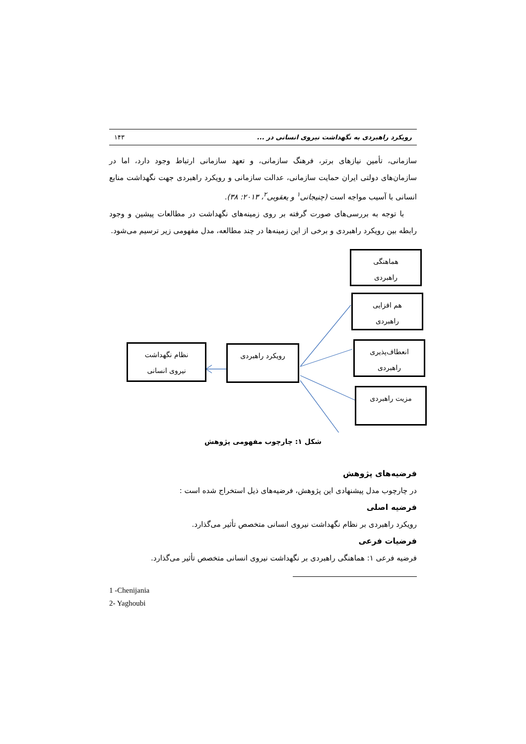رویکرد راهبردی به نگهداشت نیروی انسانی در ... ۱۴۳
سازمانی، تأمین نیازهای برتر، فرهنگ سازمانی، و تعهد سازمانی ارتباط وجود دارد، اما در سازمان‌های دولتی ایران حمایت سازمانی، عدالت سازمانی و رویکرد راهبردی جهت نگهداشت منابع انسانی با آسیب مواجه است (چنیجانی<sup>۱</sup> و یعقوبی<sup>۲</sup>، ۲۰۱۳: ۳۸).
با توجه به بررسی‌های صورت گرفته بر روی زمینه‌های نگهداشت در مطالعات پیشین و وجود رابطه بین رویکرد راهبردی و برخی از این زمینه‌ها در چند مطالعه، مدل مفهومی زیر ترسیم می‌شود.
هماهنگی
راهبردی
هم افزایی
راهبردی
انعطاف‌پذیری
راهبردی
مزیت راهبردی
رویکرد راهبردی
نظام نگهداشت
نیروی انسانی
شکل ۱: چارچوب مفهومی پژوهش
فرضیه‌های پژوهش
در چارچوب مدل پیشنهادی این پژوهش، فرضیه‌های ذیل استخراج شده است :
فرضیه اصلی
رویکرد راهبردی بر نظام نگهداشت نیروی انسانی متخصص تأثیر می‌گذارد.
فرضیات فرعی
فرضیه فرعی ۱: هماهنگی راهبردی بر نگهداشت نیروی انسانی متخصص تأثیر می‌گذارد.
1 -Chenijania
2- Yaghoubi